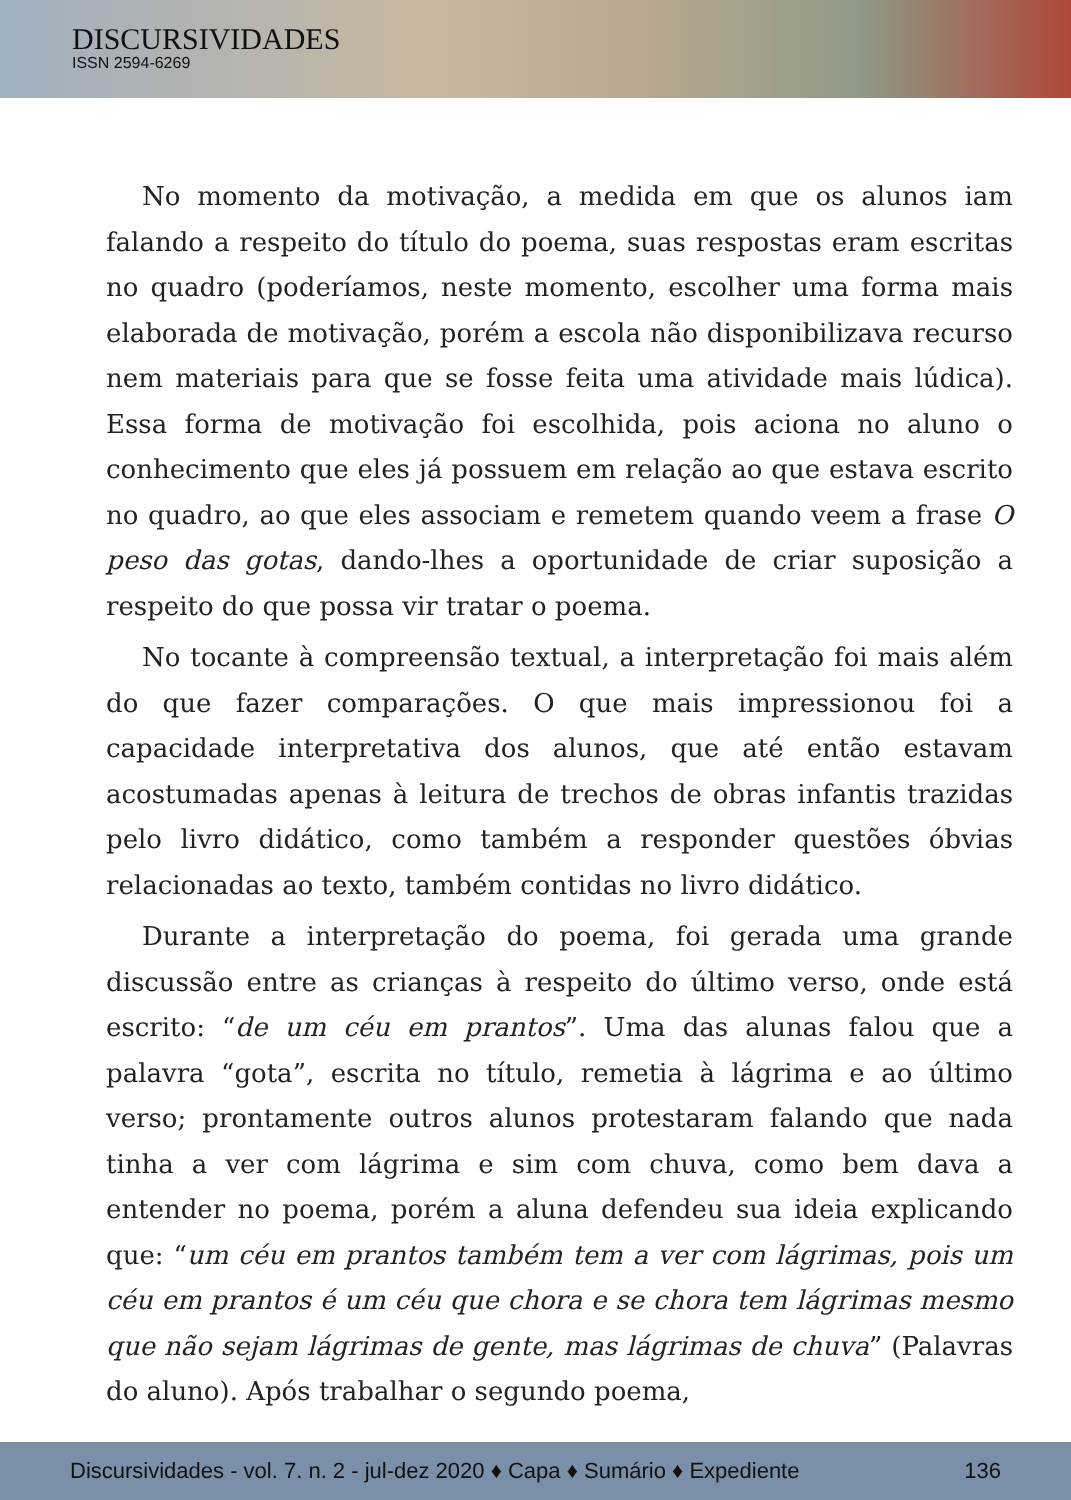DISCURSIVIDADES
ISSN 2594-6269
No momento da motivação, a medida em que os alunos iam falando a respeito do título do poema, suas respostas eram escritas no quadro (poderíamos, neste momento, escolher uma forma mais elaborada de motivação, porém a escola não disponibilizava recurso nem materiais para que se fosse feita uma atividade mais lúdica). Essa forma de motivação foi escolhida, pois aciona no aluno o conhecimento que eles já possuem em relação ao que estava escrito no quadro, ao que eles associam e remetem quando veem a frase O peso das gotas, dando-lhes a oportunidade de criar suposição a respeito do que possa vir tratar o poema.
No tocante à compreensão textual, a interpretação foi mais além do que fazer comparações. O que mais impressionou foi a capacidade interpretativa dos alunos, que até então estavam acostumadas apenas à leitura de trechos de obras infantis trazidas pelo livro didático, como também a responder questões óbvias relacionadas ao texto, também contidas no livro didático.
Durante a interpretação do poema, foi gerada uma grande discussão entre as crianças à respeito do último verso, onde está escrito: “de um céu em prantos”. Uma das alunas falou que a palavra “gota”, escrita no título, remetia à lágrima e ao último verso; prontamente outros alunos protestaram falando que nada tinha a ver com lágrima e sim com chuva, como bem dava a entender no poema, porém a aluna defendeu sua ideia explicando que: “um céu em prantos também tem a ver com lágrimas, pois um céu em prantos é um céu que chora e se chora tem lágrimas mesmo que não sejam lágrimas de gente, mas lágrimas de chuva” (Palavras do aluno). Após trabalhar o segundo poema,
Discursividades - vol. 7. n. 2 - jul-dez 2020 ♦ Capa ♦ Sumário ♦ Expediente 136